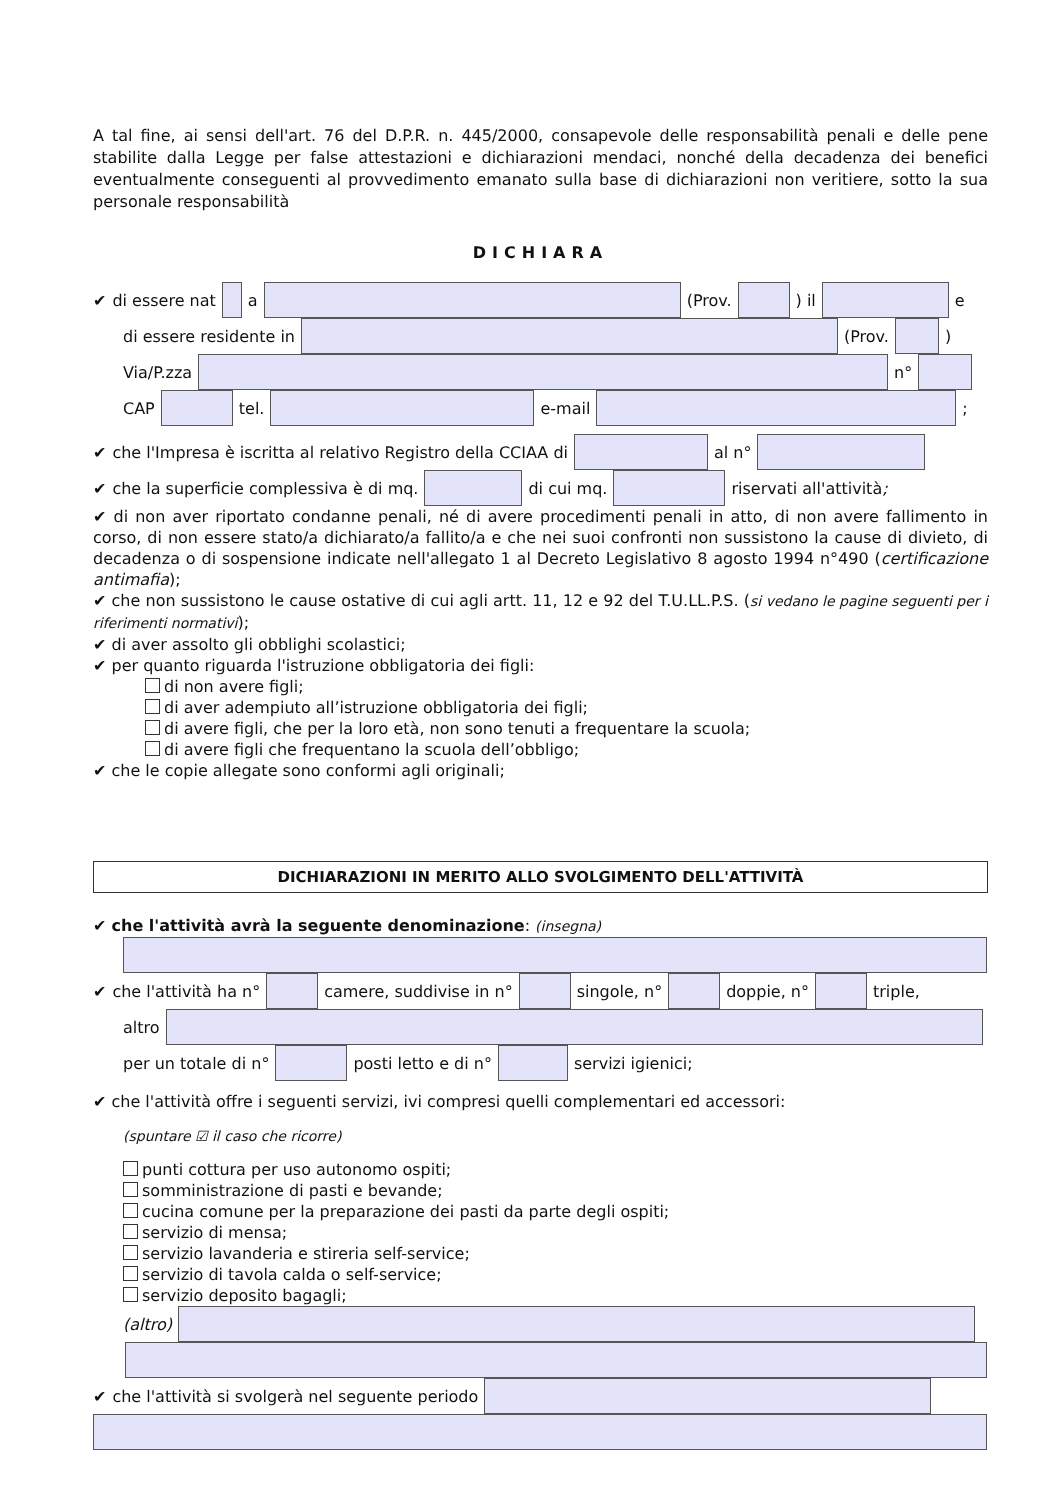A tal fine, ai sensi dell'art. 76 del D.P.R. n. 445/2000, consapevole delle responsabilità penali e delle pene stabilite dalla Legge per false attestazioni e dichiarazioni mendaci, nonché della decadenza dei benefici eventualmente conseguenti al provvedimento emanato sulla base di dichiarazioni non veritiere, sotto la sua personale responsabilità
DICHIARA
✔ di essere nat a (Prov. ) il e
di essere residente in (Prov. )
Via/P.zza n°
CAP tel. e-mail ;
✔ che l'Impresa è iscritta al relativo Registro della CCIAA di al n°
✔ che la superficie complessiva è di mq. di cui mq. riservati all'attività;
✔ di non aver riportato condanne penali, né di avere procedimenti penali in atto, di non avere fallimento in corso, di non essere stato/a dichiarato/a fallito/a e che nei suoi confronti non sussistono la cause di divieto, di decadenza o di sospensione indicate nell'allegato 1 al Decreto Legislativo 8 agosto 1994 n°490 (certificazione antimafia);
✔ che non sussistono le cause ostative di cui agli artt. 11, 12 e 92 del T.U.LL.P.S. (si vedano le pagine seguenti per i riferimenti normativi);
✔ di aver assolto gli obblighi scolastici;
✔ per quanto riguarda l'istruzione obbligatoria dei figli:
di non avere figli;
di aver adempiuto all’istruzione obbligatoria dei figli;
di avere figli, che per la loro età, non sono tenuti a frequentare la scuola;
di avere figli che frequentano la scuola dell’obbligo;
✔ che le copie allegate sono conformi agli originali;
DICHIARAZIONI IN MERITO ALLO SVOLGIMENTO DELL'ATTIVITÀ
✔ che l'attività avrà la seguente denominazione: (insegna)
✔ che l'attività ha n° camere, suddivise in n° singole, n° doppie, n° triple,
altro
per un totale di n° posti letto e di n° servizi igienici;
✔ che l'attività offre i seguenti servizi, ivi compresi quelli complementari ed accessori:
(spuntare ☑ il caso che ricorre)
punti cottura per uso autonomo ospiti;
somministrazione di pasti e bevande;
cucina comune per la preparazione dei pasti da parte degli ospiti;
servizio di mensa;
servizio lavanderia e stireria self-service;
servizio di tavola calda o self-service;
servizio deposito bagagli;
(altro)
✔ che l'attività si svolgerà nel seguente periodo